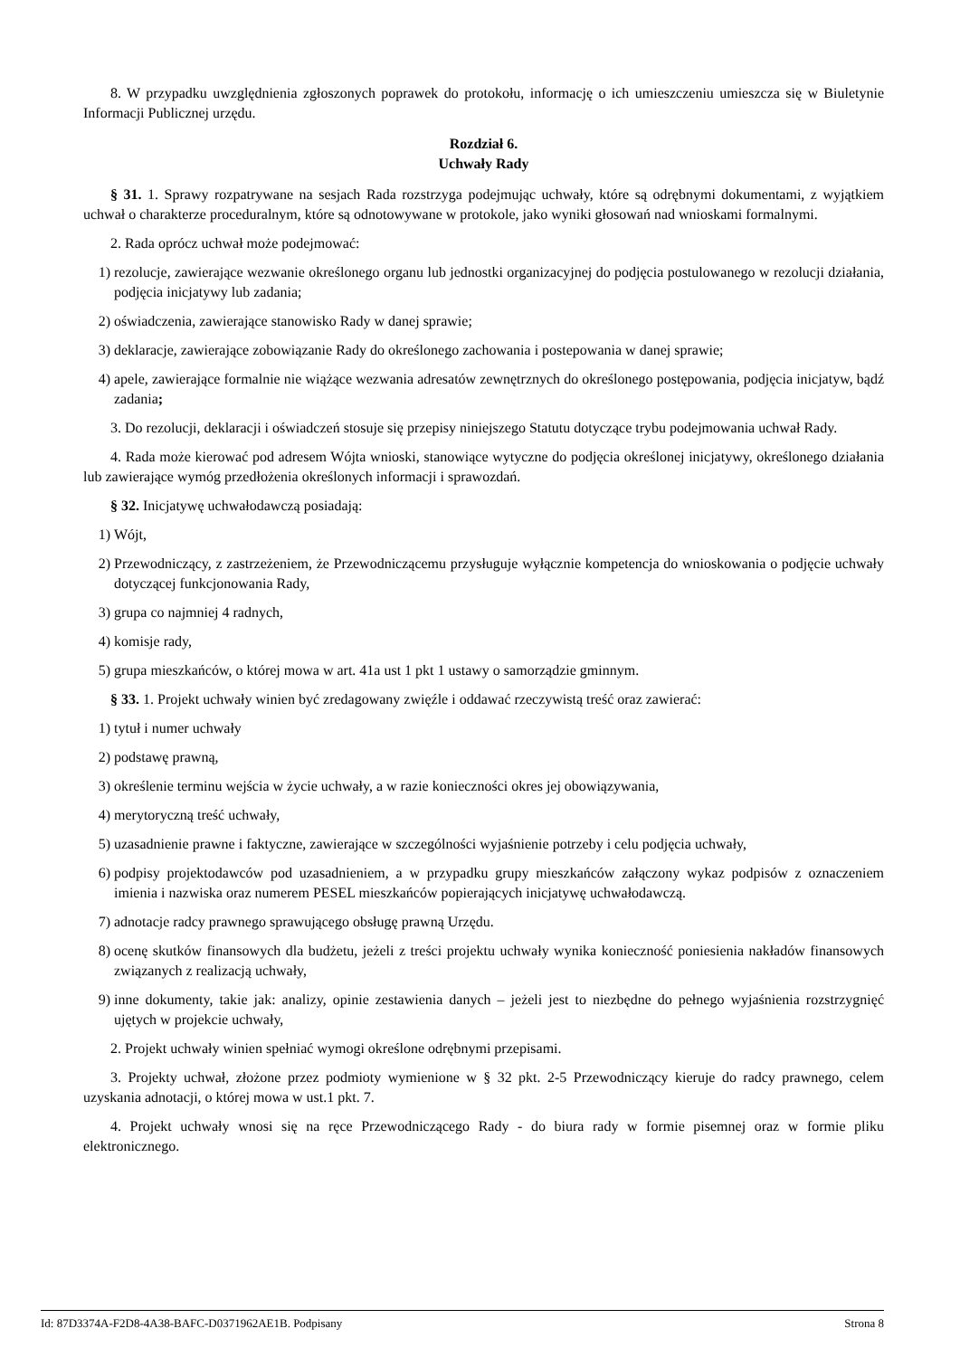8. W przypadku uwzględnienia zgłoszonych poprawek do protokołu, informację o ich umieszczeniu umieszcza się w Biuletynie Informacji Publicznej urzędu.
Rozdział 6.
Uchwały Rady
§ 31. 1. Sprawy rozpatrywane na sesjach Rada rozstrzyga podejmując uchwały, które są odrębnymi dokumentami, z wyjątkiem uchwał o charakterze proceduralnym, które są odnotowywane w protokole, jako wyniki głosowań nad wnioskami formalnymi.
2. Rada oprócz uchwał może podejmować:
1) rezolucje, zawierające wezwanie określonego organu lub jednostki organizacyjnej do podjęcia postulowanego w rezolucji działania, podjęcia inicjatywy lub zadania;
2) oświadczenia, zawierające stanowisko Rady w danej sprawie;
3) deklaracje, zawierające zobowiązanie Rady do określonego zachowania i postepowania w danej sprawie;
4) apele, zawierające formalnie nie wiążące wezwania adresatów zewnętrznych do określonego postępowania, podjęcia inicjatyw, bądź zadania;
3. Do rezolucji, deklaracji i oświadczeń stosuje się przepisy niniejszego Statutu dotyczące trybu podejmowania uchwał Rady.
4. Rada może kierować pod adresem Wójta wnioski, stanowiące wytyczne do podjęcia określonej inicjatywy, określonego działania lub zawierające wymóg przedłożenia określonych informacji i sprawozdań.
§ 32. Inicjatywę uchwałodawczą posiadają:
1) Wójt,
2) Przewodniczący, z zastrzeżeniem, że Przewodniczącemu przysługuje wyłącznie kompetencja do wnioskowania o podjęcie uchwały dotyczącej funkcjonowania Rady,
3) grupa co najmniej 4 radnych,
4) komisje rady,
5) grupa mieszkańców, o której mowa w art. 41a ust 1 pkt 1 ustawy o samorządzie gminnym.
§ 33. 1. Projekt uchwały winien być zredagowany zwięźle i oddawać rzeczywistą treść oraz zawierać:
1) tytuł i numer uchwały
2) podstawę prawną,
3) określenie terminu wejścia w życie uchwały, a w razie konieczności okres jej obowiązywania,
4) merytoryczną treść uchwały,
5) uzasadnienie prawne i faktyczne, zawierające w szczególności wyjaśnienie potrzeby i celu podjęcia uchwały,
6) podpisy projektodawców pod uzasadnieniem, a w przypadku grupy mieszkańców załączony wykaz podpisów z oznaczeniem imienia i nazwiska oraz numerem PESEL mieszkańców popierających inicjatywę uchwałodawczą.
7) adnotacje radcy prawnego sprawującego obsługę prawną Urzędu.
8) ocenę skutków finansowych dla budżetu, jeżeli z treści projektu uchwały wynika konieczność poniesienia nakładów finansowych związanych z realizacją uchwały,
9) inne dokumenty, takie jak: analizy, opinie zestawienia danych – jeżeli jest to niezbędne do pełnego wyjaśnienia rozstrzygnięć ujętych w projekcie uchwały,
2. Projekt uchwały winien spełniać wymogi określone odrębnymi przepisami.
3. Projekty uchwał, złożone przez podmioty wymienione w § 32 pkt. 2-5 Przewodniczący kieruje do radcy prawnego, celem uzyskania adnotacji, o której mowa w ust.1 pkt. 7.
4. Projekt uchwały wnosi się na ręce Przewodniczącego Rady - do biura rady w formie pisemnej oraz w formie pliku elektronicznego.
Id: 87D3374A-F2D8-4A38-BAFC-D0371962AE1B. Podpisany Strona 8